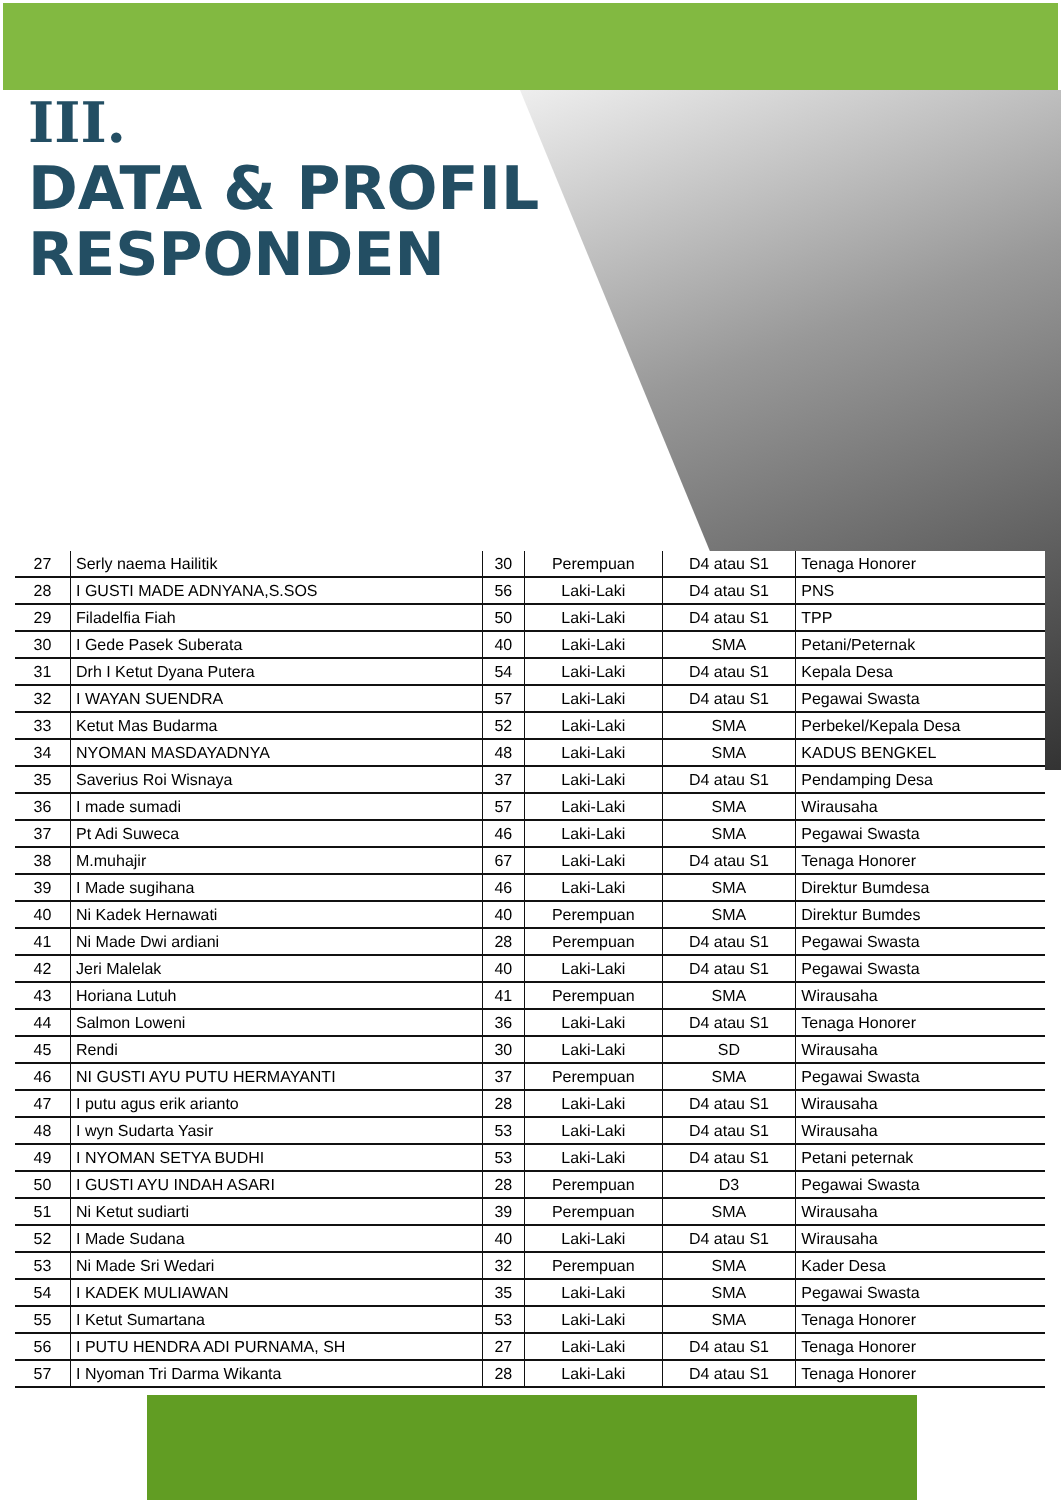III.
DATA & PROFIL
RESPONDEN
| 27 | Serly naema Hailitik | 30 | Perempuan | D4 atau S1 | Tenaga Honorer |
| 28 | I GUSTI MADE ADNYANA,S.SOS | 56 | Laki-Laki | D4 atau S1 | PNS |
| 29 | Filadelfia Fiah | 50 | Laki-Laki | D4 atau S1 | TPP |
| 30 | I Gede Pasek Suberata | 40 | Laki-Laki | SMA | Petani/Peternak |
| 31 | Drh I Ketut Dyana Putera | 54 | Laki-Laki | D4 atau S1 | Kepala Desa |
| 32 | I WAYAN SUENDRA | 57 | Laki-Laki | D4 atau S1 | Pegawai Swasta |
| 33 | Ketut Mas Budarma | 52 | Laki-Laki | SMA | Perbekel/Kepala Desa |
| 34 | NYOMAN MASDAYADNYA | 48 | Laki-Laki | SMA | KADUS BENGKEL |
| 35 | Saverius Roi Wisnaya | 37 | Laki-Laki | D4 atau S1 | Pendamping Desa |
| 36 | I made sumadi | 57 | Laki-Laki | SMA | Wirausaha |
| 37 | Pt Adi Suweca | 46 | Laki-Laki | SMA | Pegawai Swasta |
| 38 | M.muhajir | 67 | Laki-Laki | D4 atau S1 | Tenaga Honorer |
| 39 | I Made sugihana | 46 | Laki-Laki | SMA | Direktur Bumdesa |
| 40 | Ni Kadek Hernawati | 40 | Perempuan | SMA | Direktur Bumdes |
| 41 | Ni Made Dwi ardiani | 28 | Perempuan | D4 atau S1 | Pegawai Swasta |
| 42 | Jeri Malelak | 40 | Laki-Laki | D4 atau S1 | Pegawai Swasta |
| 43 | Horiana Lutuh | 41 | Perempuan | SMA | Wirausaha |
| 44 | Salmon Loweni | 36 | Laki-Laki | D4 atau S1 | Tenaga Honorer |
| 45 | Rendi | 30 | Laki-Laki | SD | Wirausaha |
| 46 | NI GUSTI AYU PUTU HERMAYANTI | 37 | Perempuan | SMA | Pegawai Swasta |
| 47 | I putu agus erik arianto | 28 | Laki-Laki | D4 atau S1 | Wirausaha |
| 48 | I wyn Sudarta Yasir | 53 | Laki-Laki | D4 atau S1 | Wirausaha |
| 49 | I NYOMAN SETYA BUDHI | 53 | Laki-Laki | D4 atau S1 | Petani peternak |
| 50 | I GUSTI AYU INDAH ASARI | 28 | Perempuan | D3 | Pegawai Swasta |
| 51 | Ni Ketut sudiarti | 39 | Perempuan | SMA | Wirausaha |
| 52 | I Made Sudana | 40 | Laki-Laki | D4 atau S1 | Wirausaha |
| 53 | Ni Made Sri Wedari | 32 | Perempuan | SMA | Kader Desa |
| 54 | I KADEK MULIAWAN | 35 | Laki-Laki | SMA | Pegawai Swasta |
| 55 | I Ketut Sumartana | 53 | Laki-Laki | SMA | Tenaga Honorer |
| 56 | I PUTU HENDRA ADI PURNAMA, SH | 27 | Laki-Laki | D4 atau S1 | Tenaga Honorer |
| 57 | I Nyoman Tri Darma Wikanta | 28 | Laki-Laki | D4 atau S1 | Tenaga Honorer |